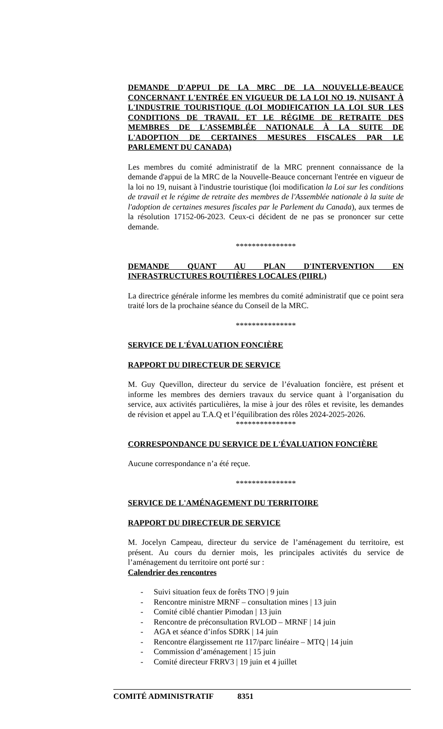DEMANDE D'APPUI DE LA MRC DE LA NOUVELLE-BEAUCE CONCERNANT L'ENTRÉE EN VIGUEUR DE LA LOI NO 19, NUISANT À L'INDUSTRIE TOURISTIQUE (LOI MODIFICATION LA LOI SUR LES CONDITIONS DE TRAVAIL ET LE RÉGIME DE RETRAITE DES MEMBRES DE L'ASSEMBLÉE NATIONALE À LA SUITE DE L'ADOPTION DE CERTAINES MESURES FISCALES PAR LE PARLEMENT DU CANADA)
Les membres du comité administratif de la MRC prennent connaissance de la demande d'appui de la MRC de la Nouvelle-Beauce concernant l'entrée en vigueur de la loi no 19, nuisant à l'industrie touristique (loi modification la Loi sur les conditions de travail et le régime de retraite des membres de l'Assemblée nationale à la suite de l'adoption de certaines mesures fiscales par le Parlement du Canada), aux termes de la résolution 17152-06-2023. Ceux-ci décident de ne pas se prononcer sur cette demande.
***************
DEMANDE QUANT AU PLAN D'INTERVENTION EN INFRASTRUCTURES ROUTIÈRES LOCALES (PIIRL)
La directrice générale informe les membres du comité administratif que ce point sera traité lors de la prochaine séance du Conseil de la MRC.
***************
SERVICE DE L'ÉVALUATION FONCIÈRE
RAPPORT DU DIRECTEUR DE SERVICE
M. Guy Quevillon, directeur du service de l’évaluation foncière, est présent et informe les membres des derniers travaux du service quant à l’organisation du service, aux activités particulières, la mise à jour des rôles et revisite, les demandes de révision et appel au T.A.Q et l’équilibration des rôles 2024-2025-2026.
***************
CORRESPONDANCE DU SERVICE DE L'ÉVALUATION FONCIÈRE
Aucune correspondance n’a été reçue.
***************
SERVICE DE L'AMÉNAGEMENT DU TERRITOIRE
RAPPORT DU DIRECTEUR DE SERVICE
M. Jocelyn Campeau, directeur du service de l’aménagement du territoire, est présent. Au cours du dernier mois, les principales activités du service de l’aménagement du territoire ont porté sur :
Calendrier des rencontres
- Suivi situation feux de forêts TNO | 9 juin
- Rencontre ministre MRNF – consultation mines | 13 juin
- Comité ciblé chantier Pimodan | 13 juin
- Rencontre de préconsultation RVLOD – MRNF | 14 juin
- AGA et séance d’infos SDRK | 14 juin
- Rencontre élargissement rte 117/parc linéaire – MTQ | 14 juin
- Commission d’aménagement | 15 juin
- Comité directeur FRRV3 | 19 juin et 4 juillet
COMITÉ ADMINISTRATIF 8351